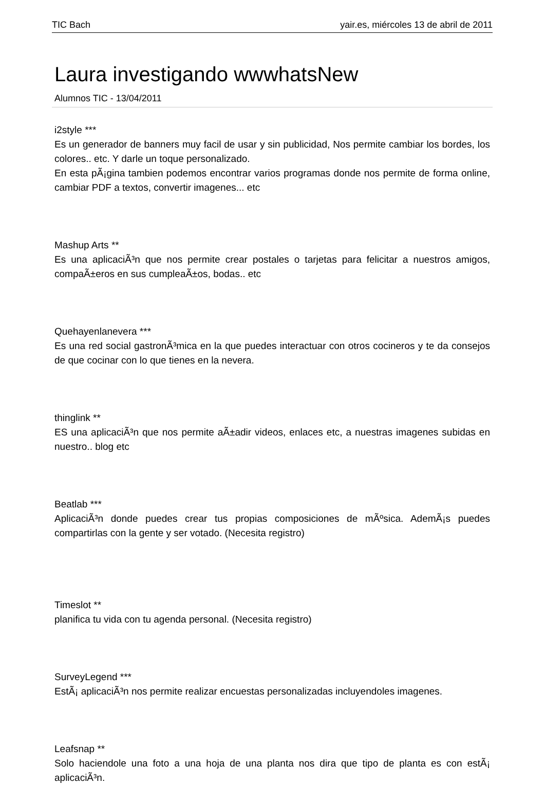TIC Bach yair.es, miércoles 13 de abril de 2011
Laura investigando wwwhatsNew
Alumnos TIC - 13/04/2011
i2style ***
Es un generador de banners muy facil de usar y sin publicidad, Nos permite cambiar los bordes, los colores.. etc. Y darle un toque personalizado.
En esta pÃ¡gina tambien podemos encontrar varios programas donde nos permite de forma online, cambiar PDF a textos, convertir imagenes... etc
Mashup Arts **
Es una aplicaciÃ³n que nos permite crear postales o tarjetas para felicitar a nuestros amigos, compaÃ±eros en sus cumpleaÃ±os, bodas.. etc
Quehayenlanevera ***
Es una red social gastronÃ³mica en la que puedes interactuar con otros cocineros y te da consejos de que cocinar con lo que tienes en la nevera.
thinglink **
ES una aplicaciÃ³n que nos permite aÃ±adir videos, enlaces etc, a nuestras imagenes subidas en nuestro.. blog etc
Beatlab ***
AplicaciÃ³n donde puedes crear tus propias composiciones de mÃºsica. AdemÃ¡s puedes compartirlas con la gente y ser votado. (Necesita registro)
Timeslot **
planifica tu vida con tu agenda personal. (Necesita registro)
SurveyLegend ***
EstÃ¡ aplicaciÃ³n nos permite realizar encuestas personalizadas incluyendoles imagenes.
Leafsnap **
Solo haciendole una foto a una hoja de una planta nos dira que tipo de planta es con estÃ¡ aplicaciÃ³n.